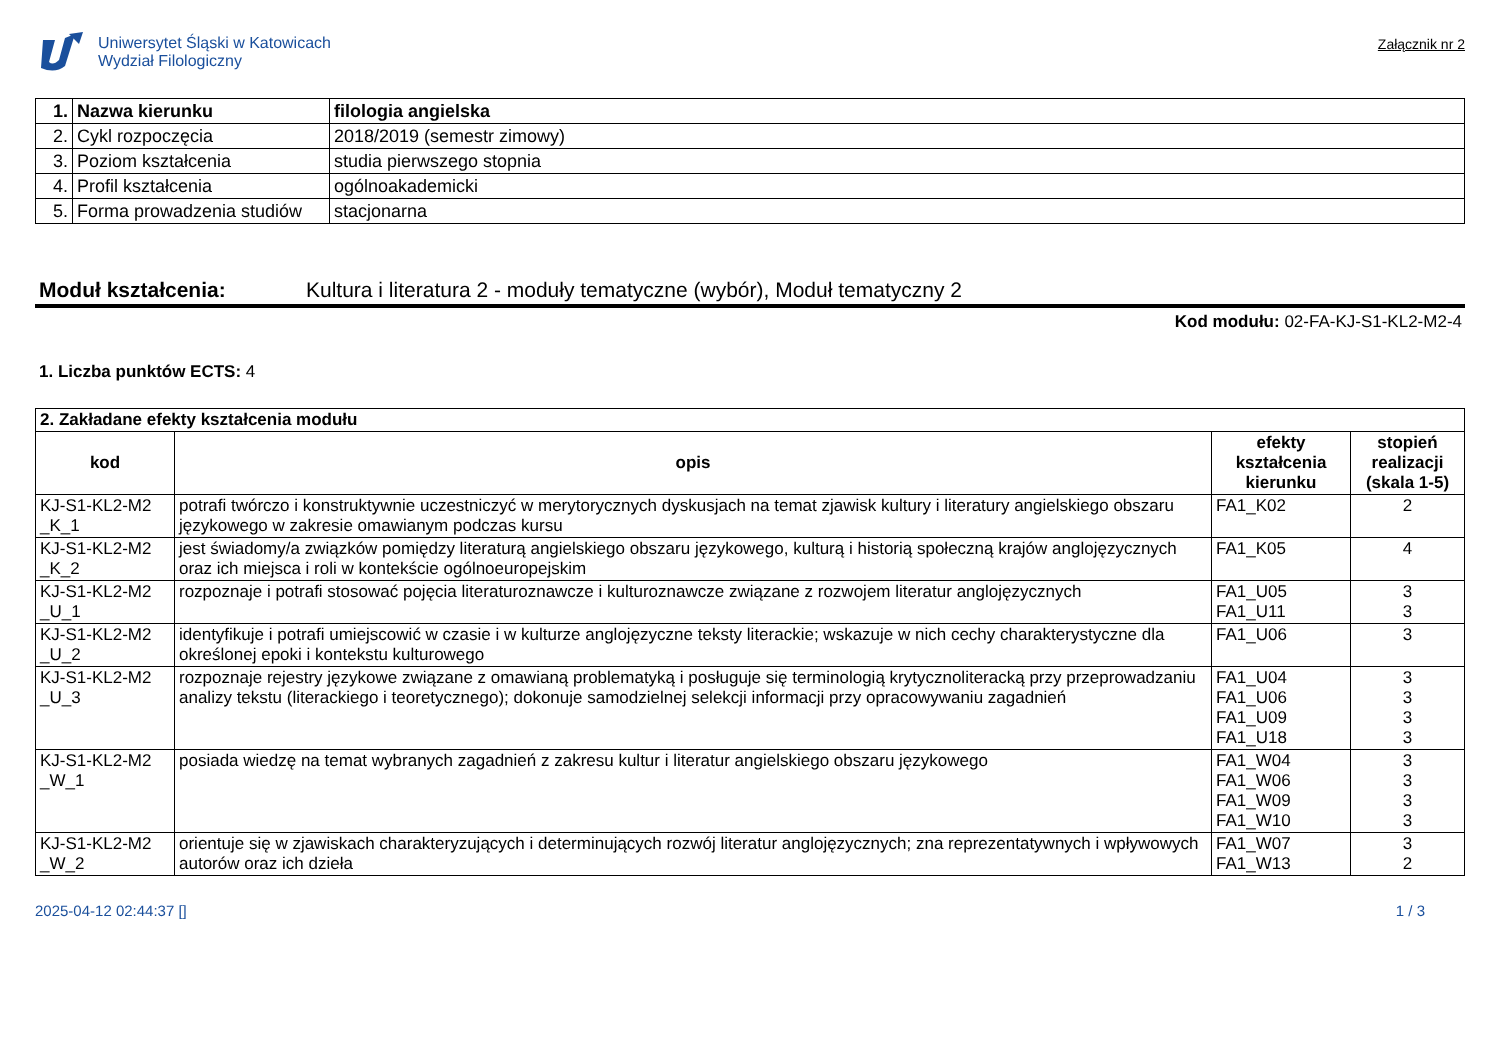Uniwersytet Śląski w Katowicach
Wydział Filologiczny
Załącznik nr 2
| 1. | Nazwa kierunku | filologia angielska |
| 2. | Cykl rozpoczęcia | 2018/2019 (semestr zimowy) |
| 3. | Poziom kształcenia | studia pierwszego stopnia |
| 4. | Profil kształcenia | ogólnoakademicki |
| 5. | Forma prowadzenia studiów | stacjonarna |
Moduł kształcenia: Kultura i literatura 2 - moduły tematyczne (wybór), Moduł tematyczny 2
Kod modułu: 02-FA-KJ-S1-KL2-M2-4
1. Liczba punktów ECTS: 4
| 2. Zakładane efekty kształcenia modułu | | | |
| kod | opis | efekty kształcenia kierunku | stopień realizacji (skala 1-5) |
| KJ-S1-KL2-M2 _K_1 | potrafi twórczo i konstruktywnie uczestniczyć w merytorycznych dyskusjach na temat zjawisk kultury i literatury angielskiego obszaru językowego w zakresie omawianym podczas kursu | FA1_K02 | 2 |
| KJ-S1-KL2-M2 _K_2 | jest świadomy/a związków pomiędzy literaturą angielskiego obszaru językowego, kulturą i historią społeczną krajów anglojęzycznych oraz ich miejsca i roli w kontekście ogólnoeuropejskim | FA1_K05 | 4 |
| KJ-S1-KL2-M2 _U_1 | rozpoznaje i potrafi stosować pojęcia literaturoznawcze i kulturoznawcze związane z rozwojem literatur anglojęzycznych | FA1_U05 FA1_U11 | 3 3 |
| KJ-S1-KL2-M2 _U_2 | identyfikuje i potrafi umiejscowić w czasie i w kulturze anglojęzyczne teksty literackie; wskazuje w nich cechy charakterystyczne dla określonej epoki i kontekstu kulturowego | FA1_U06 | 3 |
| KJ-S1-KL2-M2 _U_3 | rozpoznaje rejestry językowe związane z omawianą problematyką i posługuje się terminologią krytycznoliteracką przy przeprowadzaniu analizy tekstu (literackiego i teoretycznego); dokonuje samodzielnej selekcji informacji przy opracowywaniu zagadnień | FA1_U04 FA1_U06 FA1_U09 FA1_U18 | 3 3 3 3 |
| KJ-S1-KL2-M2 _W_1 | posiada wiedzę na temat wybranych zagadnień z zakresu kultur i literatur angielskiego obszaru językowego | FA1_W04 FA1_W06 FA1_W09 FA1_W10 | 3 3 3 3 |
| KJ-S1-KL2-M2 _W_2 | orientuje się w zjawiskach charakteryzujących i determinujących rozwój literatur anglojęzycznych; zna reprezentatywnych i wpływowych autorów oraz ich dzieła | FA1_W07 FA1_W13 | 3 2 |
2025-04-12 02:44:37 [] 1 / 3